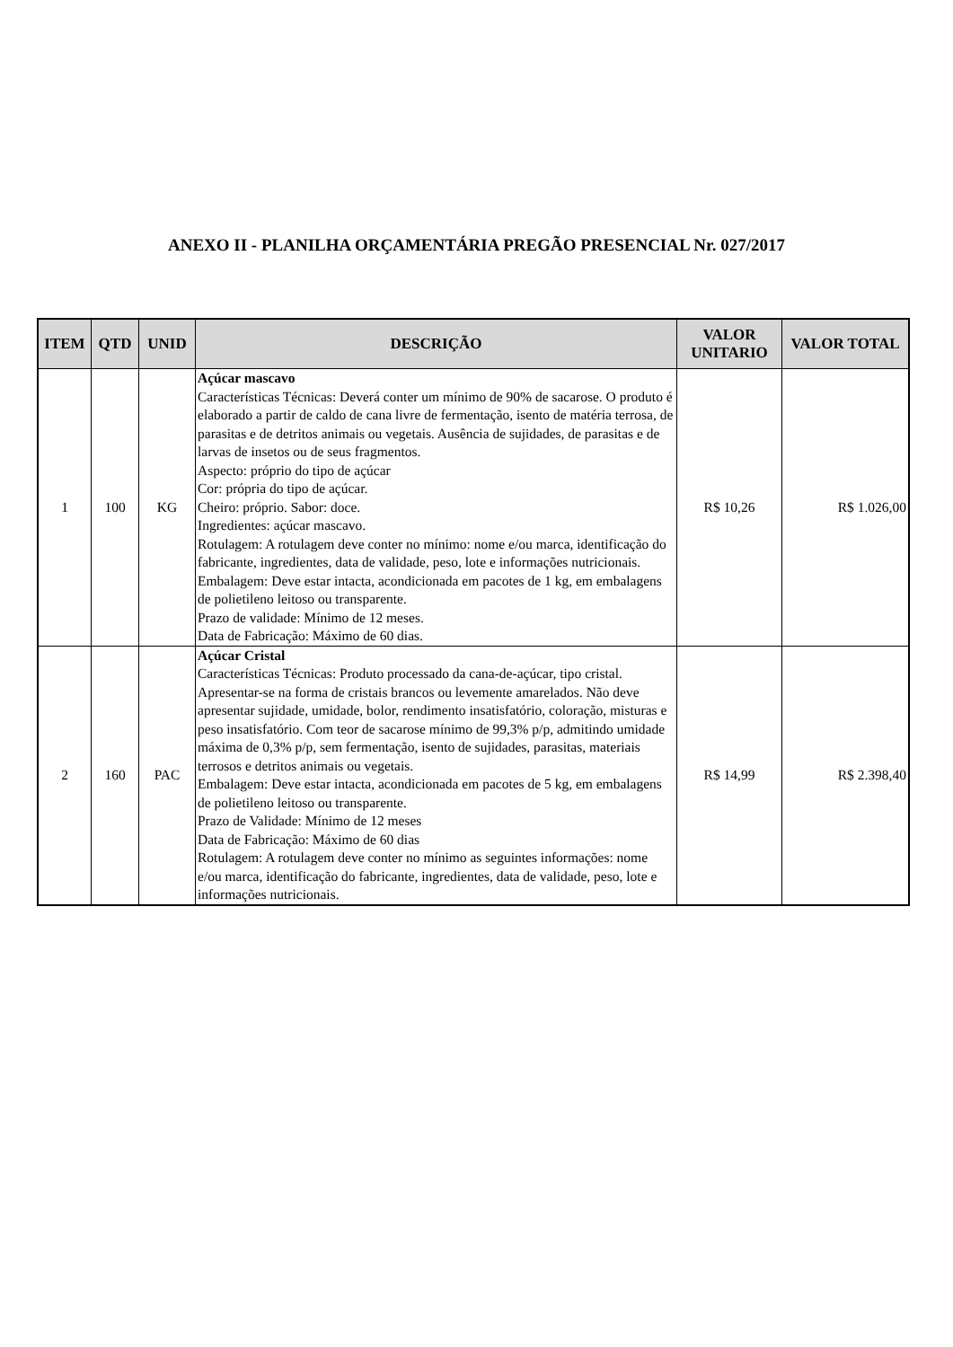ANEXO II - PLANILHA ORÇAMENTÁRIA PREGÃO PRESENCIAL Nr. 027/2017
| ITEM | QTD | UNID | DESCRIÇÃO | VALOR UNITARIO | VALOR TOTAL |
| --- | --- | --- | --- | --- | --- |
| 1 | 100 | KG | Açúcar mascavo Características Técnicas: Deverá conter um mínimo de 90% de sacarose. O produto é elaborado a partir de caldo de cana livre de fermentação, isento de matéria terrosa, de parasitas e de detritos animais ou vegetais. Ausência de sujidades, de parasitas e de larvas de insetos ou de seus fragmentos. Aspecto: próprio do tipo de açúcar Cor: própria do tipo de açúcar. Cheiro: próprio. Sabor: doce. Ingredientes: açúcar mascavo. Rotulagem: A rotulagem deve conter no mínimo: nome e/ou marca, identificação do fabricante, ingredientes, data de validade, peso, lote e informações nutricionais. Embalagem: Deve estar intacta, acondicionada em pacotes de 1 kg, em embalagens de polietileno leitoso ou transparente. Prazo de validade: Mínimo de 12 meses. Data de Fabricação: Máximo de 60 dias. | R$ 10,26 | R$ 1.026,00 |
| 2 | 160 | PAC | Açúcar Cristal Características Técnicas: Produto processado da cana-de-açúcar, tipo cristal. Apresentar-se na forma de cristais brancos ou levemente amarelados. Não deve apresentar sujidade, umidade, bolor, rendimento insatisfatório, coloração, misturas e peso insatisfatório. Com teor de sacarose mínimo de 99,3% p/p, admitindo umidade máxima de 0,3% p/p, sem fermentação, isento de sujidades, parasitas, materiais terrosos e detritos animais ou vegetais. Embalagem: Deve estar intacta, acondicionada em pacotes de 5 kg, em embalagens de polietileno leitoso ou transparente. Prazo de Validade: Mínimo de 12 meses Data de Fabricação: Máximo de 60 dias Rotulagem: A rotulagem deve conter no mínimo as seguintes informações: nome e/ou marca, identificação do fabricante, ingredientes, data de validade, peso, lote e informações nutricionais. | R$ 14,99 | R$ 2.398,40 |